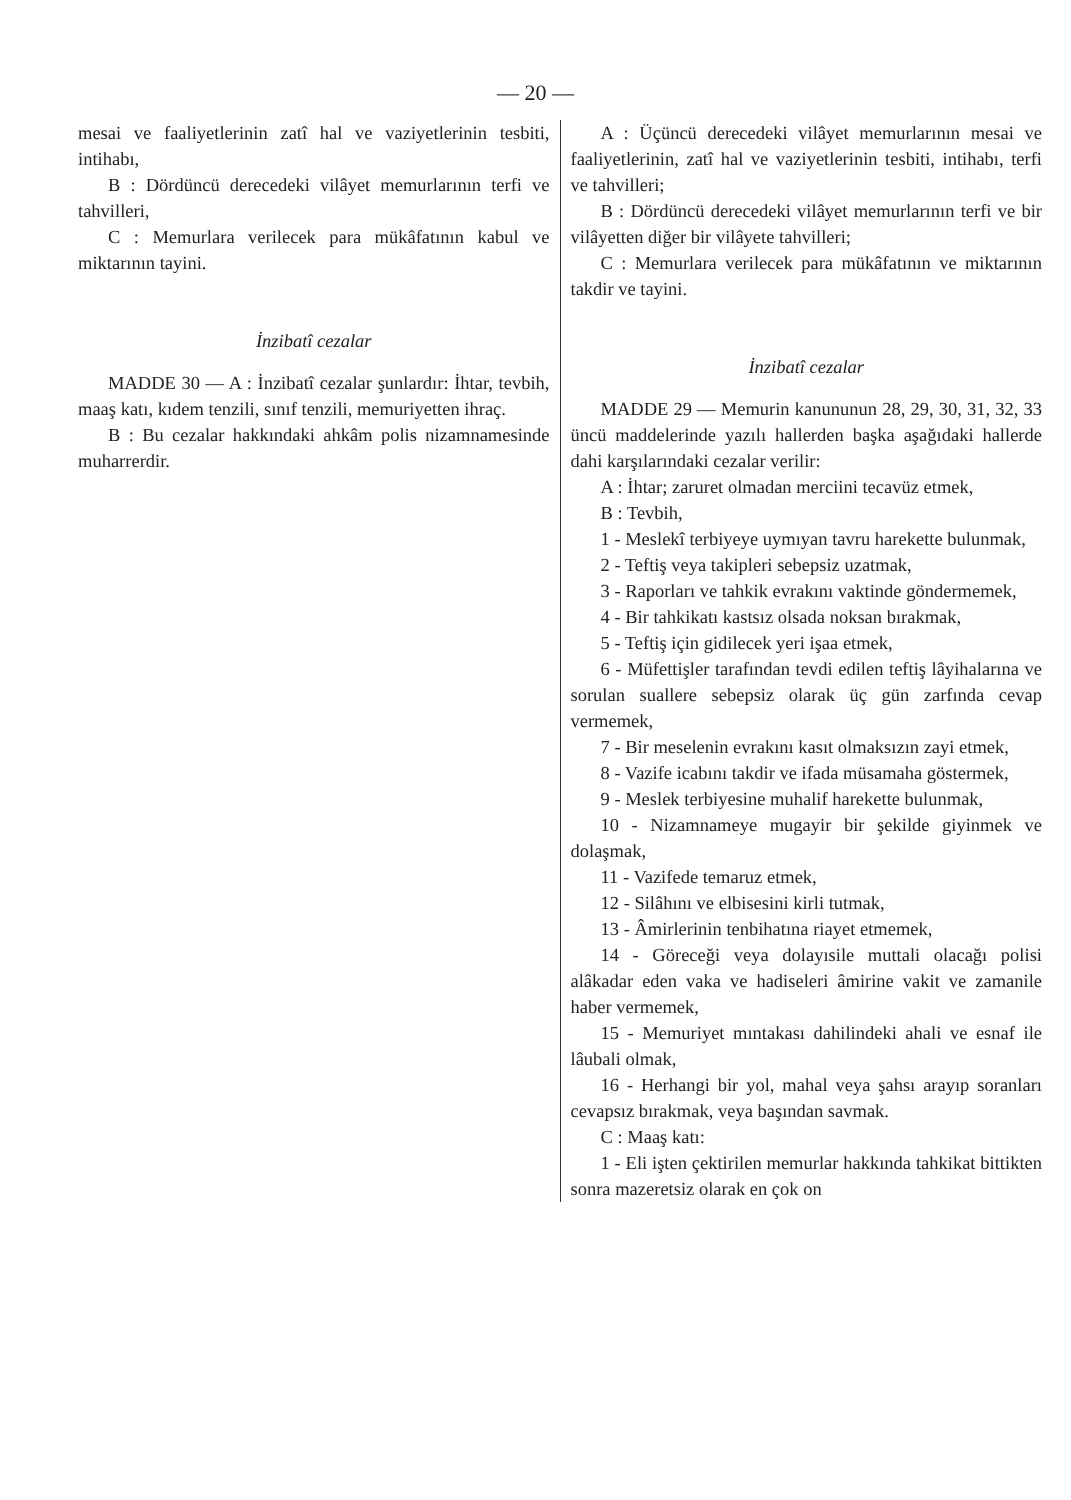— 20 —
mesai ve faaliyetlerinin zatî hal ve vaziyetlerinin tesbiti, intihabı,
B : Dördüncü derecedeki vilâyet memurlarının terfi ve tahvilleri,
C : Memurlara verilecek para mükâfatının kabul ve miktarının tayini.
İnzibatî cezalar
MADDE 30 — A : İnzibatî cezalar şunlardır: İhtar, tevbih, maaş katı, kıdem tenzili, sınıf tenzili, memuriyetten ihraç.
B : Bu cezalar hakkındaki ahkâm polis nizamnamesinde muharrerdir.
A : Üçüncü derecedeki vilâyet memurlarının mesai ve faaliyetlerinin, zatî hal ve vaziyetlerinin tesbiti, intihabı, terfi ve tahvilleri;
B : Dördüncü derecedeki vilâyet memurlarının terfi ve bir vilâyetten diğer bir vilâyete tahvilleri;
C : Memurlara verilecek para mükâfatının ve miktarının takdir ve tayini.
İnzibatî cezalar
MADDE 29 — Memurin kanununun 28, 29, 30, 31, 32, 33 üncü maddelerinde yazılı hallerden başka aşağıdaki hallerde dahi karşılarındaki cezalar verilir:
A : İhtar; zaruret olmadan merciini tecavüz etmek,
B : Tevbih,
1 - Meslekî terbiyeye uymıyan tavru harekette bulunmak,
2 - Teftiş veya takipleri sebepsiz uzatmak,
3 - Raporları ve tahkik evrakını vaktinde göndermemek,
4 - Bir tahkikatı kastsız olsada noksan bırakmak,
5 - Teftiş için gidilecek yeri işaa etmek,
6 - Müfettişler tarafından tevdi edilen teftiş lâyihalarına ve sorulan suallere sebepsiz olarak üç gün zarfında cevap vermemek,
7 - Bir meselenin evrakını kasıt olmaksızın zayi etmek,
8 - Vazife icabını takdir ve ifada müsamaha göstermek,
9 - Meslek terbiyesine muhalif harekette bulunmak,
10 - Nizamnameye mugayir bir şekilde giyinmek ve dolaşmak,
11 - Vazifede temaruz etmek,
12 - Silâhını ve elbisesini kirli tutmak,
13 - Âmirlerinin tenbihatına riayet etmemek,
14 - Göreceği veya dolayısile muttali olacağı polisi alâkadar eden vaka ve hadiseleri âmirine vakit ve zamanile haber vermemek,
15 - Memuriyet mıntakası dahilindeki ahali ve esnaf ile lâubali olmak,
16 - Herhangi bir yol, mahal veya şahsı arayıp soranları cevapsız bırakmak, veya başından savmak.
C : Maaş katı:
1 - Eli işten çektirilen memurlar hakkında tahkikat bittikten sonra mazeretsiz olarak en çok on